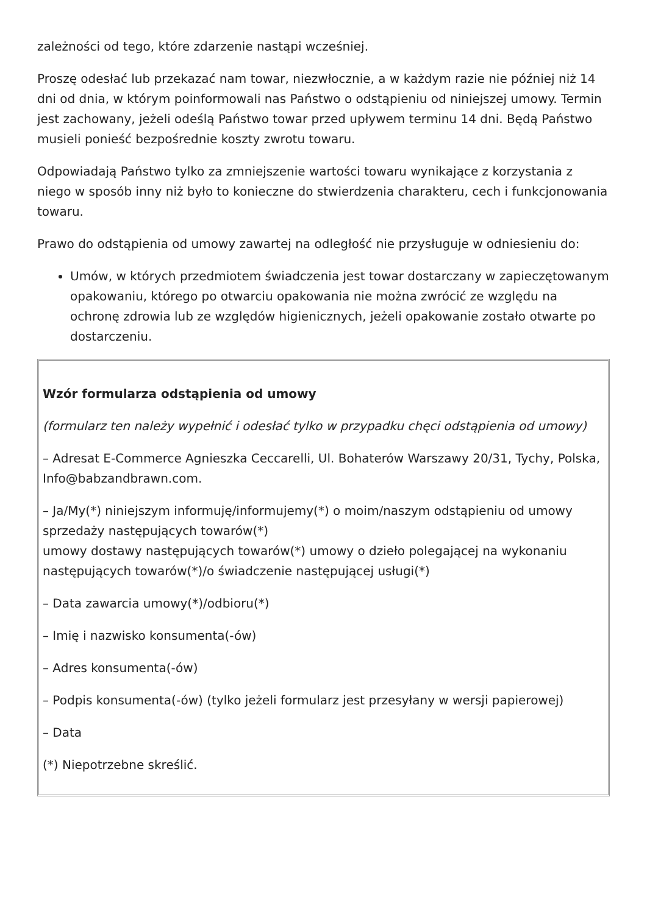zależności od tego, które zdarzenie nastąpi wcześniej.
Proszę odesłać lub przekazać nam towar, niezwłocznie, a w każdym razie nie później niż 14 dni od dnia, w którym poinformowali nas Państwo o odstąpieniu od niniejszej umowy. Termin jest zachowany, jeżeli odeślą Państwo towar przed upływem terminu 14 dni. Będą Państwo musieli ponieść bezpośrednie koszty zwrotu towaru.
Odpowiadają Państwo tylko za zmniejszenie wartości towaru wynikające z korzystania z niego w sposób inny niż było to konieczne do stwierdzenia charakteru, cech i funkcjonowania towaru.
Prawo do odstąpienia od umowy zawartej na odległość nie przysługuje w odniesieniu do:
Umów, w których przedmiotem świadczenia jest towar dostarczany w zapieczętowanym opakowaniu, którego po otwarciu opakowania nie można zwrócić ze względu na ochronę zdrowia lub ze względów higienicznych, jeżeli opakowanie zostało otwarte po dostarczeniu.
| Wzór formularza odstąpienia od umowy (formularz ten należy wypełnić i odesłać tylko w przypadku chęci odstąpienia od umowy) – Adresat E-Commerce Agnieszka Ceccarelli, Ul. Bohaterów Warszawy 20/31, Tychy, Polska, Info@babzandbrawn.com. – Ja/My(*) niniejszym informuję/informujemy(*) o moim/naszym odstąpieniu od umowy sprzedaży następujących towarów(*) umowy dostawy następujących towarów(*) umowy o dzieło polegającej na wykonaniu następujących towarów(*)/o świadczenie następującej usługi(*) – Data zawarcia umowy(*)/odbioru(*) – Imię i nazwisko konsumenta(-ów) – Adres konsumenta(-ów) – Podpis konsumenta(-ów) (tylko jeżeli formularz jest przesyłany w wersji papierowej) – Data (*) Niepotrzebne skreślić. |